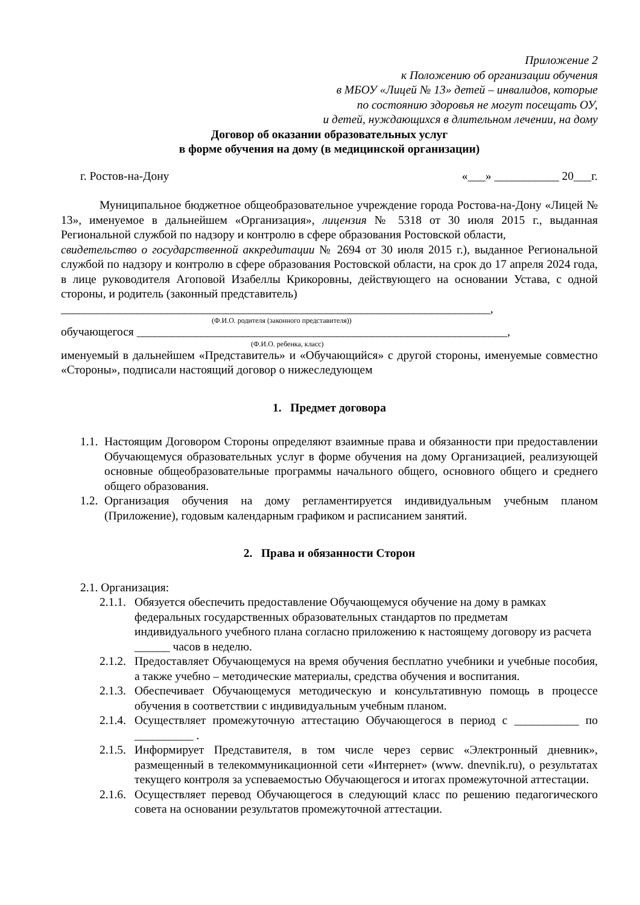Приложение 2
к Положению об организации обучения
в МБОУ «Лицей № 13» детей – инвалидов, которые
по состоянию здоровья не могут посещать ОУ,
и детей, нуждающихся в длительном лечении, на дому
Договор об оказании образовательных услуг
в форме обучения на дому (в медицинской организации)
г. Ростов-на-Дону «___» ___________ 20___г.
Муниципальное бюджетное общеобразовательное учреждение города Ростова-на-Дону «Лицей № 13», именуемое в дальнейшем «Организация», лицензия № 5318 от 30 июля 2015 г., выданная Региональной службой по надзору и контролю в сфере образования Ростовской области,
свидетельство о государственной аккредитации № 2694 от 30 июля 2015 г.), выданное Региональной службой по надзору и контролю в сфере образования Ростовской области, на срок до 17 апреля 2024 года, в лице руководителя Агоповой Изабеллы Крикоровны, действующего на основании Устава, с одной стороны, и родитель (законный представитель)
_________________________________________________________________________,
(Ф.И.О. родителя (законного представителя))
обучающегося _______________________________________________________________,
(Ф.И.О. ребенка, класс)
именуемый в дальнейшем «Представитель» и «Обучающийся» с другой стороны, именуемые совместно «Стороны», подписали настоящий договор о нижеследующем
1. Предмет договора
1.1. Настоящим Договором Стороны определяют взаимные права и обязанности при предоставлении Обучающемуся образовательных услуг в форме обучения на дому Организацией, реализующей основные общеобразовательные программы начального общего, основного общего и среднего общего образования.
1.2. Организация обучения на дому регламентируется индивидуальным учебным планом (Приложение), годовым календарным графиком и расписанием занятий.
2. Права и обязанности Сторон
2.1. Организация:
2.1.1. Обязуется обеспечить предоставление Обучающемуся обучение на дому в рамках федеральных государственных образовательных стандартов по предметам индивидуального учебного плана согласно приложению к настоящему договору из расчета ______ часов в неделю.
2.1.2. Предоставляет Обучающемуся на время обучения бесплатно учебники и учебные пособия, а также учебно – методические материалы, средства обучения и воспитания.
2.1.3. Обеспечивает Обучающемуся методическую и консультативную помощь в процессе обучения в соответствии с индивидуальным учебным планом.
2.1.4. Осуществляет промежуточную аттестацию Обучающегося в период с ___________ по __________ .
2.1.5. Информирует Представителя, в том числе через сервис «Электронный дневник», размещенный в телекоммуникационной сети «Интернет» (www. dnevnik.ru), о результатах текущего контроля за успеваемостью Обучающегося и итогах промежуточной аттестации.
2.1.6. Осуществляет перевод Обучающегося в следующий класс по решению педагогического совета на основании результатов промежуточной аттестации.